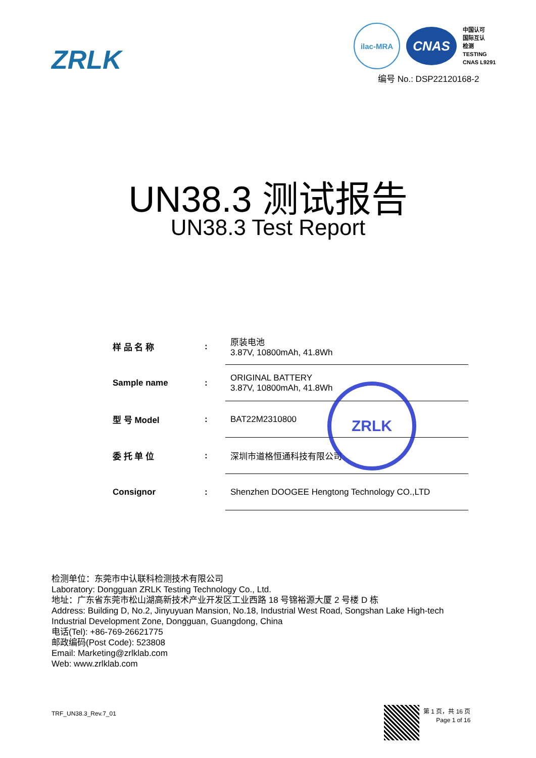ZRLK
ilac-MRA
CNAS
中国认可
国际互认
检测
TESTING
CNAS L9291
编号 No.: DSP22120168-2
UN38.3 测试报告
UN38.3 Test Report
| 样 品 名 称 | : | 原装电池 3.87V, 10800mAh, 41.8Wh |
| Sample name | : | ORIGINAL BATTERY 3.87V, 10800mAh, 41.8Wh |
| 型 号 Model | : | BAT22M2310800 |
| 委 托 单 位 | : | 深圳市道格恒通科技有限公司 |
| Consignor | : | Shenzhen DOOGEE Hengtong Technology CO.,LTD |
ZRLK
检测单位：东莞市中认联科检测技术有限公司
Laboratory: Dongguan ZRLK Testing Technology Co., Ltd.
地址：广东省东莞市松山湖高新技术产业开发区工业西路 18 号锦裕源大厦 2 号楼 D 栋
Address: Building D, No.2, Jinyuyuan Mansion, No.18, Industrial West Road, Songshan Lake High-tech
Industrial Development Zone, Dongguan, Guangdong, China
电话(Tel): +86-769-26621775
邮政编码(Post Code): 523808
Email: Marketing@zrlklab.com
Web: www.zrlklab.com
TRF_UN38.3_Rev.7_01
第 1 页，共 16 页
Page 1 of 16